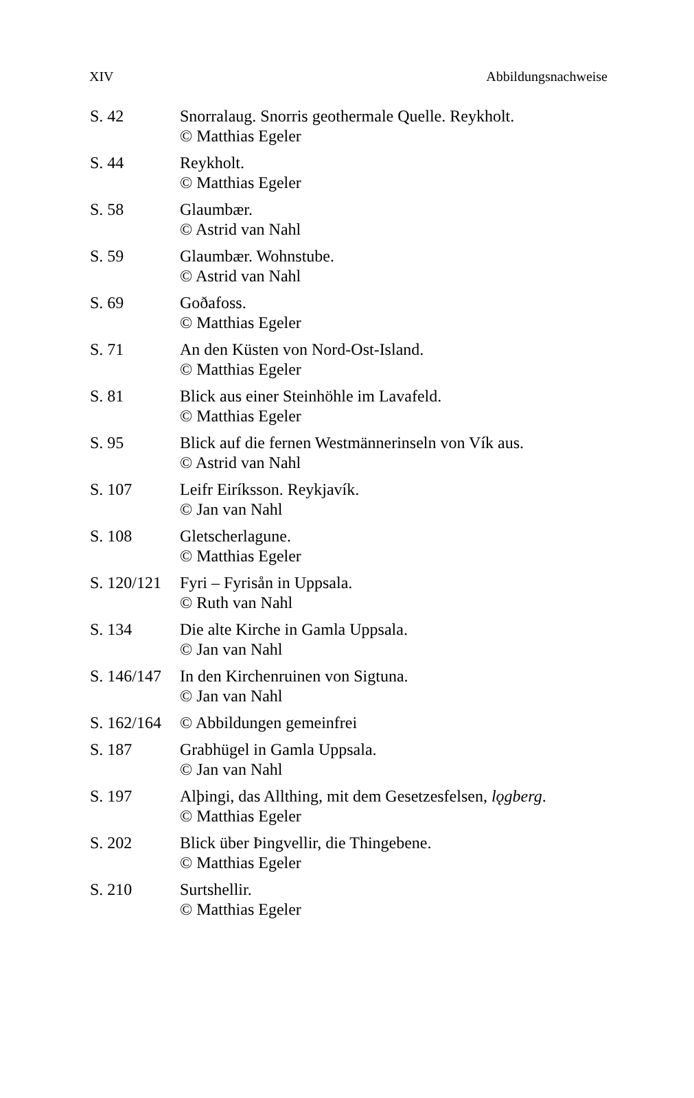XIV Abbildungsnachweise
S. 42 Snorralaug. Snorris geothermale Quelle. Reykholt.
© Matthias Egeler
S. 44 Reykholt.
© Matthias Egeler
S. 58 Glaumbær.
© Astrid van Nahl
S. 59 Glaumbær. Wohnstube.
© Astrid van Nahl
S. 69 Goðafoss.
© Matthias Egeler
S. 71 An den Küsten von Nord-Ost-Island.
© Matthias Egeler
S. 81 Blick aus einer Steinhöhle im Lavafeld.
© Matthias Egeler
S. 95 Blick auf die fernen Westmännerinseln von Vík aus.
© Astrid van Nahl
S. 107 Leifr Eiríksson. Reykjavík.
© Jan van Nahl
S. 108 Gletscherlagune.
© Matthias Egeler
S. 120/121
Fyri – Fyrisån in Uppsala.
© Ruth van Nahl
S. 134 Die alte Kirche in Gamla Uppsala.
© Jan van Nahl
S. 146/147
In den Kirchenruinen von Sigtuna.
© Jan van Nahl
S. 162/164
© Abbildungen gemeinfrei
S. 187 Grabhügel in Gamla Uppsala.
© Jan van Nahl
S. 197 Alþingi, das Allthing, mit dem Gesetzesfelsen, lǫgberg.
© Matthias Egeler
S. 202 Blick über Þingvellir, die Thingebene.
© Matthias Egeler
S. 210 Surtshellir.
© Matthias Egeler